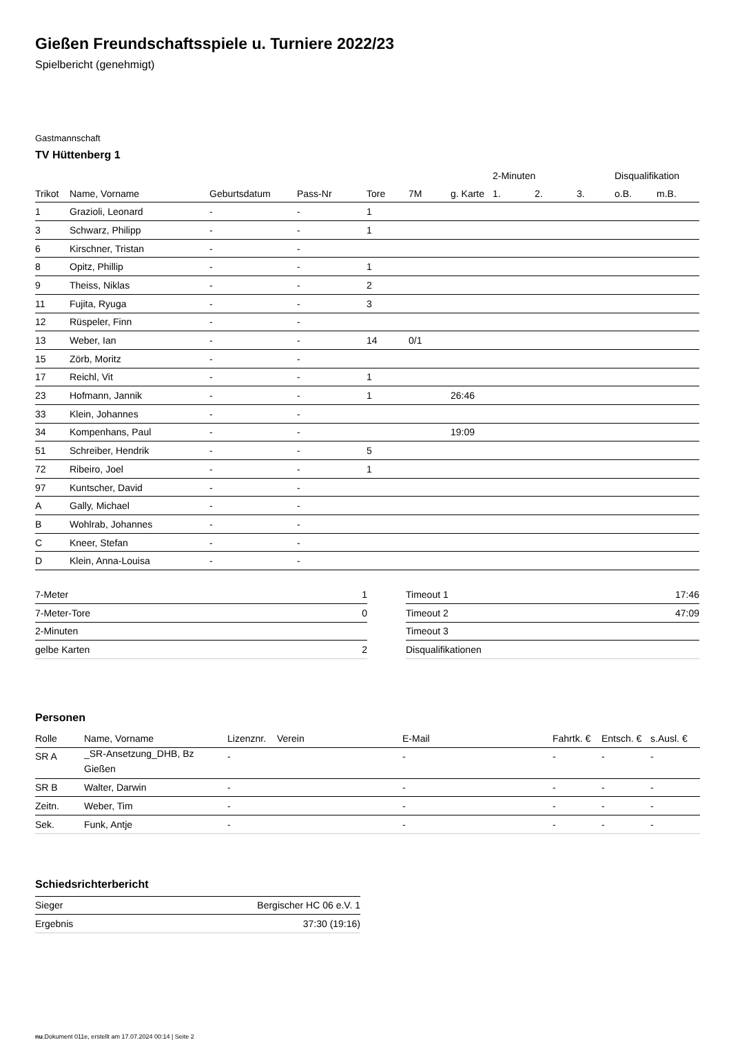Gießen Freundschaftsspiele u. Turniere 2022/23
Spielbericht (genehmigt)
Gastmannschaft
TV Hüttenberg 1
| | | | | | | | 2-Minuten | | | Disqualifikation | |
| --- | --- | --- | --- | --- | --- | --- | --- | --- | --- | --- | --- |
| Trikot | Name, Vorname | Geburtsdatum | Pass-Nr | Tore | 7M | g. Karte | 1. | 2. | 3. | o.B. | m.B. |
| 1 | Grazioli, Leonard | - | - | 1 | | | | | | | |
| 3 | Schwarz, Philipp | - | - | 1 | | | | | | | |
| 6 | Kirschner, Tristan | - | - | | | | | | | | |
| 8 | Opitz, Phillip | - | - | 1 | | | | | | | |
| 9 | Theiss, Niklas | - | - | 2 | | | | | | | |
| 11 | Fujita, Ryuga | - | - | 3 | | | | | | | |
| 12 | Rüspeler, Finn | - | - | | | | | | | | |
| 13 | Weber, Ian | - | - | 14 | 0/1 | | | | | | |
| 15 | Zörb, Moritz | - | - | | | | | | | | |
| 17 | Reichl, Vit | - | - | 1 | | | | | | | |
| 23 | Hofmann, Jannik | - | - | 1 | | 26:46 | | | | | |
| 33 | Klein, Johannes | - | - | | | | | | | | |
| 34 | Kompenhans, Paul | - | - | | | 19:09 | | | | | |
| 51 | Schreiber, Hendrik | - | - | 5 | | | | | | | |
| 72 | Ribeiro, Joel | - | - | 1 | | | | | | | |
| 97 | Kuntscher, David | - | - | | | | | | | | |
| A | Gally, Michael | - | - | | | | | | | | |
| B | Wohlrab, Johannes | - | - | | | | | | | | |
| C | Kneer, Stefan | - | - | | | | | | | | |
| D | Klein, Anna-Louisa | - | - | | | | | | | | |
| 7-Meter | 1 |
| 7-Meter-Tore | 0 |
| 2-Minuten | |
| gelbe Karten | 2 |
| Timeout 1 | 17:46 |
| Timeout 2 | 47:09 |
| Timeout 3 | |
| Disqualifikationen | |
Personen
| Rolle | Name, Vorname | Lizenznr. | Verein | E-Mail | Fahrtk. € | Entsch. € | s.Ausl. € |
| --- | --- | --- | --- | --- | --- | --- | --- |
| SR A | _SR-Ansetzung_DHB, Bz Gießen | - | | - | - | - | - |
| SR B | Walter, Darwin | - | | - | - | - | - |
| Zeitn. | Weber, Tim | - | | - | - | - | - |
| Sek. | Funk, Antje | - | | - | - | - | - |
Schiedsrichterbericht
| Sieger | Bergischer HC 06 e.V. 1 |
| Ergebnis | 37:30 (19:16) |
nu.Dokument 011e, erstellt am 17.07.2024 00:14 | Seite 2